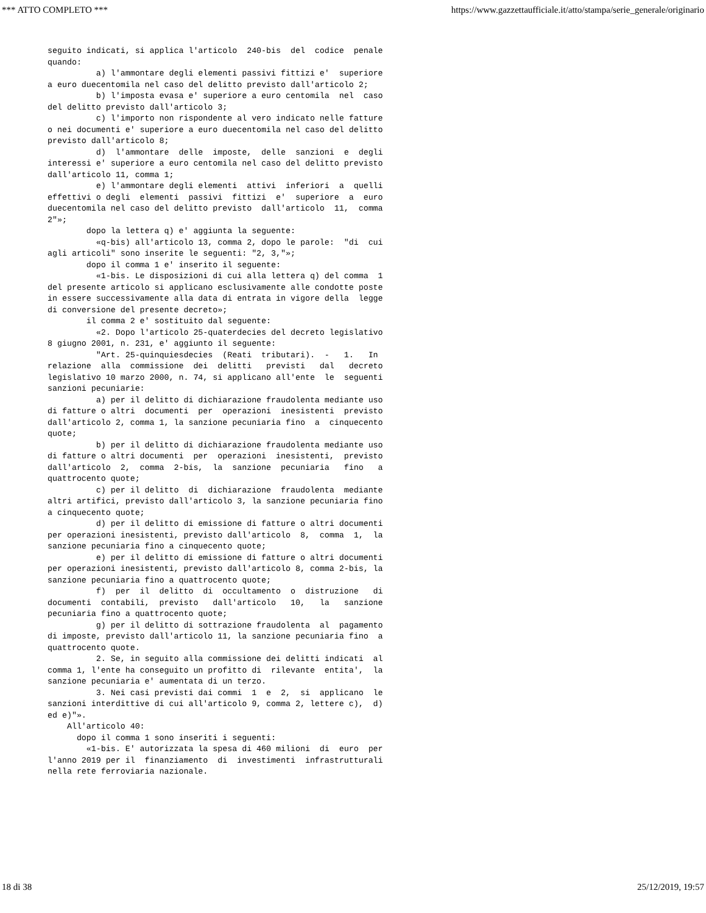*** ATTO COMPLETO *** https://www.gazzettaufficiale.it/atto/stampa/serie_generale/originario
seguito indicati, si applica l'articolo  240-bis  del  codice  penale
quando:
          a) l'ammontare degli elementi passivi fittizi e'  superiore
a euro duecentomila nel caso del delitto previsto dall'articolo 2;
          b) l'imposta evasa e' superiore a euro centomila  nel  caso
del delitto previsto dall'articolo 3;
          c) l'importo non rispondente al vero indicato nelle fatture
o nei documenti e' superiore a euro duecentomila nel caso del delitto
previsto dall'articolo 8;
          d)  l'ammontare  delle  imposte,  delle  sanzioni  e  degli
interessi e' superiore a euro centomila nel caso del delitto previsto
dall'articolo 11, comma 1;
          e) l'ammontare degli elementi  attivi  inferiori  a  quelli
effettivi o degli  elementi  passivi  fittizi  e'  superiore  a  euro
duecentomila nel caso del delitto previsto  dall'articolo  11,  comma
2"»;
        dopo la lettera q) e' aggiunta la seguente:
          «q-bis) all'articolo 13, comma 2, dopo le parole:  "di  cui
agli articoli" sono inserite le seguenti: "2, 3,"»;
        dopo il comma 1 e' inserito il seguente:
          «1-bis. Le disposizioni di cui alla lettera q) del comma  1
del presente articolo si applicano esclusivamente alle condotte poste
in essere successivamente alla data di entrata in vigore della  legge
di conversione del presente decreto»;
        il comma 2 e' sostituito dal seguente:
          «2. Dopo l'articolo 25-quaterdecies del decreto legislativo
8 giugno 2001, n. 231, e' aggiunto il seguente:
          "Art. 25-quinquiesdecies  (Reati  tributari).  -   1.   In
relazione  alla  commissione  dei  delitti   previsti   dal   decreto
legislativo 10 marzo 2000, n. 74, si applicano all'ente  le  seguenti
sanzioni pecuniarie:
          a) per il delitto di dichiarazione fraudolenta mediante uso
di fatture o altri  documenti  per  operazioni  inesistenti  previsto
dall'articolo 2, comma 1, la sanzione pecuniaria fino  a  cinquecento
quote;
          b) per il delitto di dichiarazione fraudolenta mediante uso
di fatture o altri documenti  per  operazioni  inesistenti,  previsto
dall'articolo  2,  comma  2-bis,  la  sanzione  pecuniaria   fino   a
quattrocento quote;
          c) per il delitto  di  dichiarazione  fraudolenta  mediante
altri artifici, previsto dall'articolo 3, la sanzione pecuniaria fino
a cinquecento quote;
          d) per il delitto di emissione di fatture o altri documenti
per operazioni inesistenti, previsto dall'articolo  8,  comma  1,  la
sanzione pecuniaria fino a cinquecento quote;
          e) per il delitto di emissione di fatture o altri documenti
per operazioni inesistenti, previsto dall'articolo 8, comma 2-bis, la
sanzione pecuniaria fino a quattrocento quote;
          f)  per  il  delitto  di  occultamento  o  distruzione   di
documenti  contabili,  previsto   dall'articolo   10,   la   sanzione
pecuniaria fino a quattrocento quote;
          g) per il delitto di sottrazione fraudolenta  al  pagamento
di imposte, previsto dall'articolo 11, la sanzione pecuniaria fino  a
quattrocento quote.
          2. Se, in seguito alla commissione dei delitti indicati  al
comma 1, l'ente ha conseguito un profitto di  rilevante  entita',  la
sanzione pecuniaria e' aumentata di un terzo.
          3. Nei casi previsti dai commi  1  e  2,  si  applicano  le
sanzioni interdittive di cui all'articolo 9, comma 2, lettere c),  d)
ed e)"».
    All'articolo 40:
      dopo il comma 1 sono inseriti i seguenti:
        «1-bis. E' autorizzata la spesa di 460 milioni  di  euro  per
l'anno 2019 per il  finanziamento  di  investimenti  infrastrutturali
nella rete ferroviaria nazionale.
18 di 38 25/12/2019, 19:57